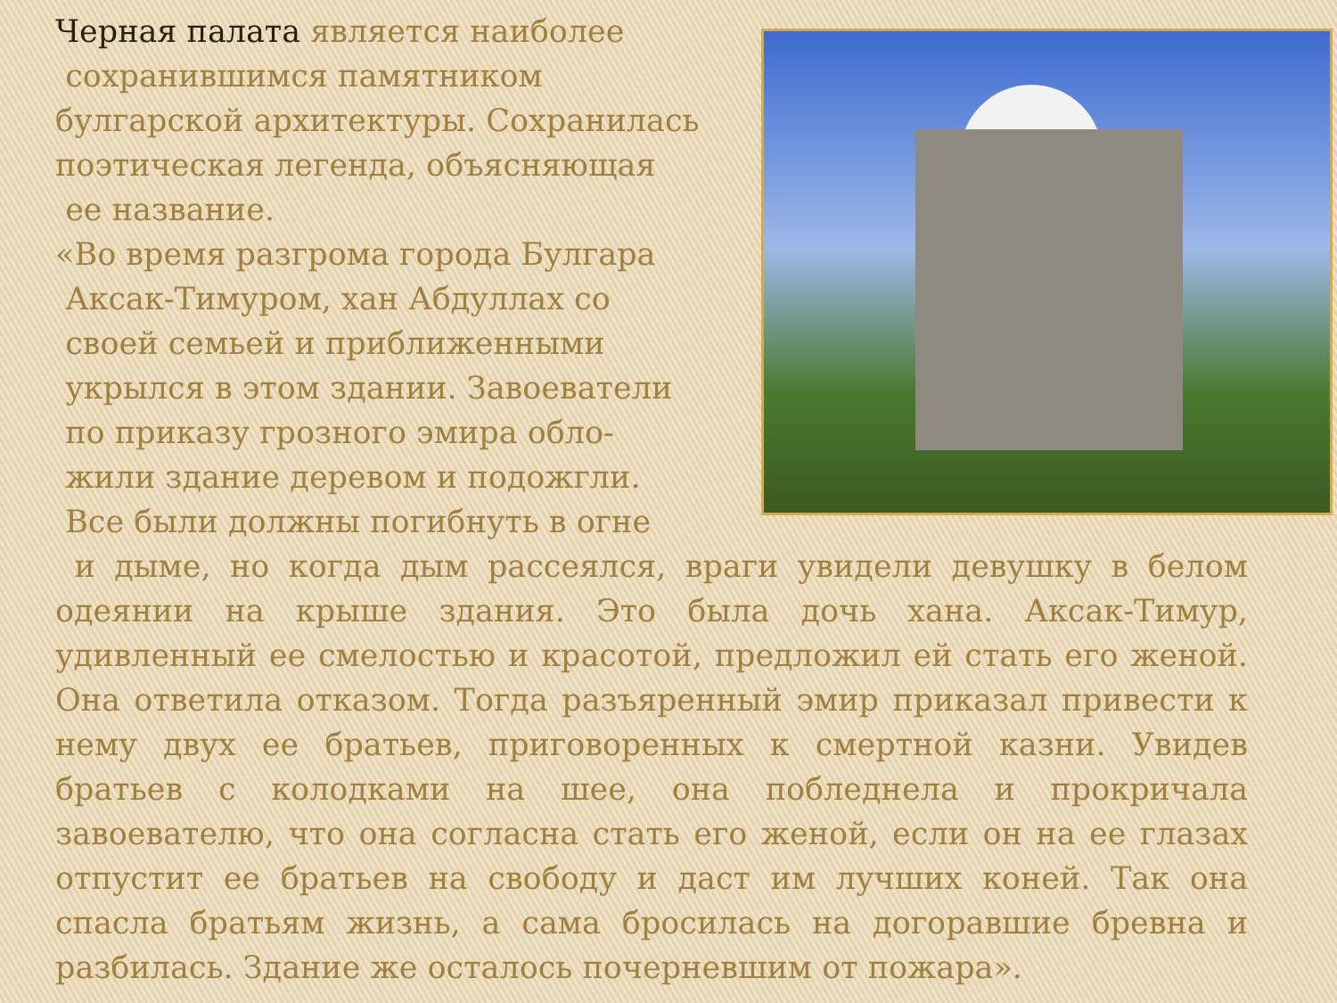Черная палата является наиболее
сохранившимся памятником
булгарской архитектуры. Сохранилась
поэтическая легенда, объясняющая
ее название.
«Во время разгрома города Булгара
Аксак-Тимуром, хан Абдуллах со
своей семьей и приближенными
укрылся в этом здании. Завоеватели
по приказу грозного эмира обло-
жили здание деревом и подожгли.
Все были должны погибнуть в огне
и дыме, но когда дым рассеялся, враги увидели девушку в белом одеянии на крыше здания. Это была дочь хана. Аксак-Тимур, удивленный ее смелостью и красотой, предложил ей стать его женой. Она ответила отказом. Тогда разъяренный эмир приказал привести к нему двух ее братьев, приговоренных к смертной казни. Увидев братьев с колодками на шее, она побледнела и прокричала завоевателю, что она согласна стать его женой, если он на ее глазах отпустит ее братьев на свободу и даст им лучших коней. Так она спасла братьям жизнь, а сама бросилась на догоравшие бревна и разбилась. Здание же осталось почерневшим от пожара».